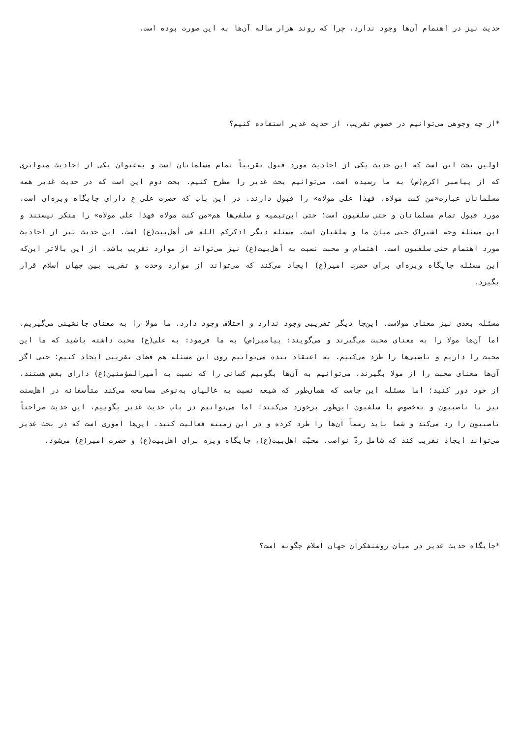حدیث نیز در اهتمام آن‌ها وجود ندارد. چرا که روند هزار ساله آن‌ها به این صورت بوده است.
*از چه وجوهی می‌توانیم در خصوص تقریب، از حدیث غدیر استفاده کنیم؟
اولین بحث این است که این حدیث یکی از احادیث مورد قبول تقریباً تمام مسلمانان است و به‌عنوان یکی از احادیث متواتری که از پیامبر اکرم(ص) به ما رسیده است، می‌توانیم بحث غدیر را مطرح کنیم. بحث دوم این است که در حدیث غدیر همه مسلمانان عبارت«من کنت مولاه، فهذا علی مولاه» را قبول دارند. در این باب که حضرت علی ع دارای جایگاه ویژه‌ای است، مورد قبول تمام مسلمانان و حتی سلفیون است؛ حتی ابن‌تیمیه و سلفی‌ها هم«من کنت مولاه فهذا علی مولاه» را منکر نیستند و این مسئله وجه اشتراک حتی میان ما و سلفیان است. مسئله دیگر اذکرکم الله فی أهل‌بیت(ع) است. این حدیث نیز از احادیث مورد اهتمام حتی سلفیون است. اهتمام و محبت نسبت به أهل‌بیت(ع) نیز می‌تواند از موارد تقریب باشد. از این بالاتر این‌که این مسئله جایگاه ویژه‌ای برای حضرت امیر(ع) ایجاد می‌کند که می‌تواند از موارد وحدت و تقریب بین جهان اسلام قرار بگیرد.
مسئله بعدی نیز معنای مولاست. این‌جا دیگر تقریبی وجود ندارد و اختلاف وجود دارد. ما مولا را به معنای جانشینی می‌گیریم، اما آن‌ها مولا را به معنای محبت می‌گیرند و می‌گویند: پیامبر(ص) به ما فرمود: به علی(ع) محبت داشته باشید که ما این محبت را داریم و ناصبی‌ها را طرد می‌کنیم. به اعتقاد بنده می‌توانیم روی این مسئله هم فضای تقریبی ایجاد کنیم؛ حتی اگر آن‌ها معنای محبت را از مولا بگیرند، می‌توانیم به آن‌ها بگوییم کسانی را که نسبت به أمیرالمؤمنین(ع) دارای بغض هستند، از خود دور کنید؛ اما مسئله این جاست که همان‌طور که شیعه نسبت به غالیان به‌نوعی مسامحه می‌کند متأسفانه در اهل‌سنت نیز با ناصبیون و به‌خصوص با سلفیون این‌طور برخورد می‌کنند؛ اما می‌توانیم در باب حدیث غدیر بگوییم، این حدیث صراحتاً ناصبیون را رد می‌کند و شما باید رسماً آن‌ها را طرد کرده و در این زمینه فعالیت کنید. این‌ها اموری است که در بحث غدیر می‌تواند ایجاد تقریب کند که شامل ردّ نواصب، محبّت اهل‌بیت(ع)، جایگاه ویژه برای اهل‌بیت(ع) و حضرت امیر(ع) می‌شود.
*جایگاه حدیث غدیر در میان روشنفکران جهان اسلام چگونه است؟